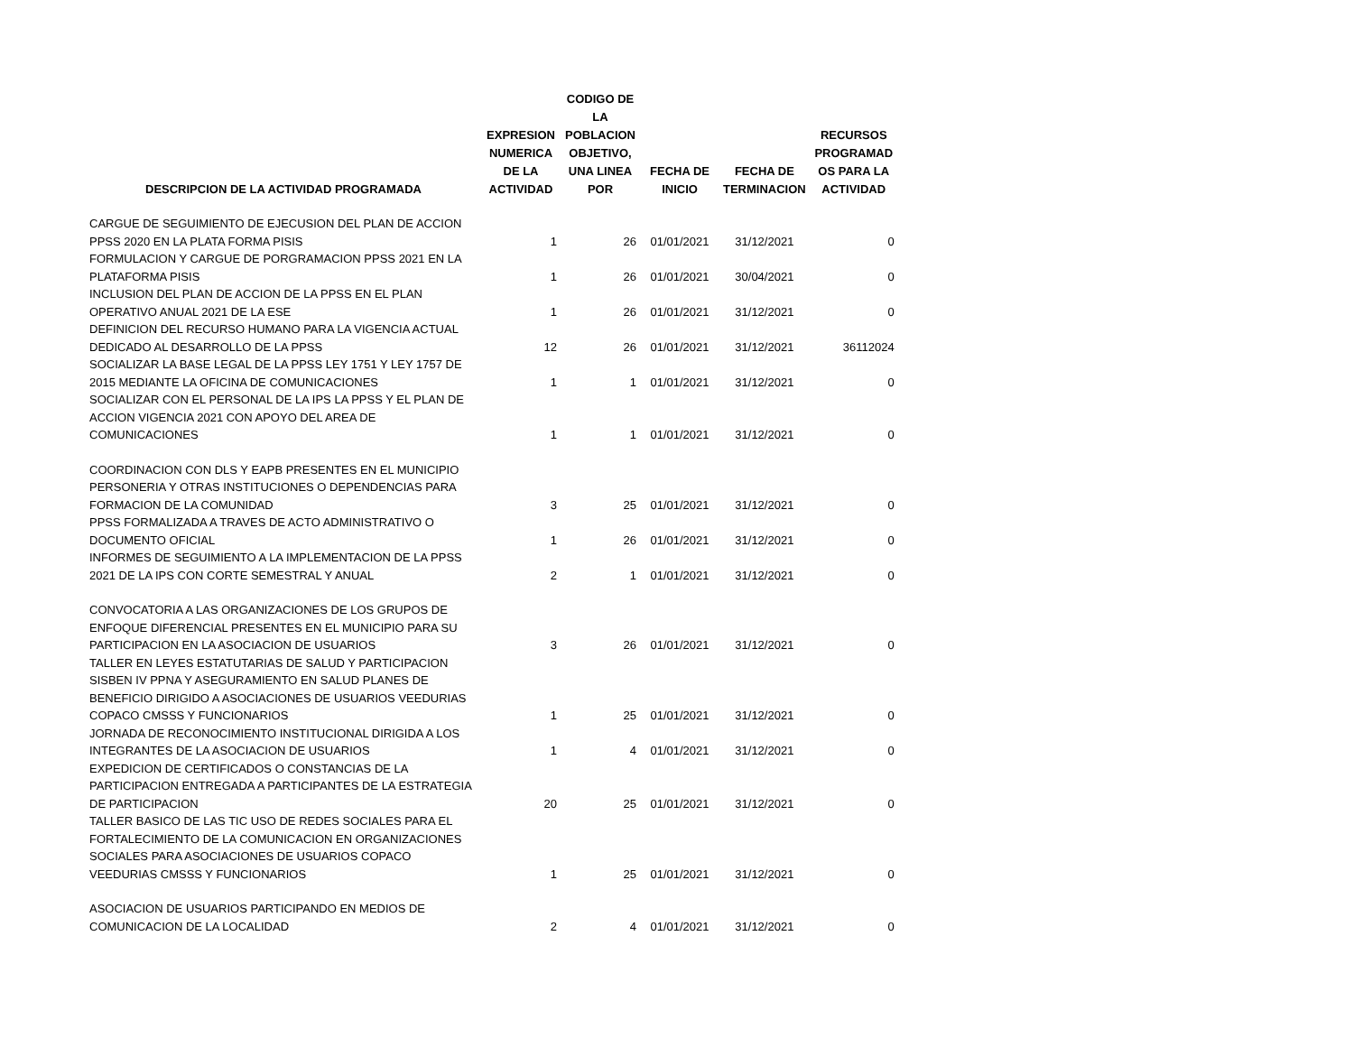| DESCRIPCION DE LA ACTIVIDAD PROGRAMADA | EXPRESION NUMERICA DE LA ACTIVIDAD | CODIGO DE LA POBLACION OBJETIVO, UNA LINEA POR | FECHA DE INICIO | FECHA DE TERMINACION | RECURSOS PROGRAMAD OS PARA LA ACTIVIDAD |
| --- | --- | --- | --- | --- | --- |
| CARGUE DE SEGUIMIENTO DE EJECUSION DEL PLAN DE ACCION PPSS 2020 EN LA PLATA FORMA PISIS | 1 | 26 | 01/01/2021 | 31/12/2021 | 0 |
| FORMULACION Y CARGUE DE PORGRAMACION PPSS 2021 EN LA PLATAFORMA PISIS | 1 | 26 | 01/01/2021 | 30/04/2021 | 0 |
| INCLUSION DEL PLAN DE ACCION DE LA PPSS EN EL PLAN OPERATIVO ANUAL 2021 DE LA ESE | 1 | 26 | 01/01/2021 | 31/12/2021 | 0 |
| DEFINICION DEL RECURSO HUMANO PARA LA VIGENCIA ACTUAL DEDICADO AL DESARROLLO DE LA PPSS | 12 | 26 | 01/01/2021 | 31/12/2021 | 36112024 |
| SOCIALIZAR LA BASE LEGAL DE LA PPSS LEY 1751 Y LEY 1757 DE 2015 MEDIANTE LA OFICINA DE COMUNICACIONES | 1 | 1 | 01/01/2021 | 31/12/2021 | 0 |
| SOCIALIZAR CON EL PERSONAL DE LA IPS LA PPSS Y EL PLAN DE ACCION VIGENCIA 2021 CON APOYO DEL AREA DE COMUNICACIONES | 1 | 1 | 01/01/2021 | 31/12/2021 | 0 |
| COORDINACION CON DLS Y EAPB PRESENTES EN EL MUNICIPIO PERSONERIA Y OTRAS INSTITUCIONES O DEPENDENCIAS PARA FORMACION DE LA COMUNIDAD | 3 | 25 | 01/01/2021 | 31/12/2021 | 0 |
| PPSS FORMALIZADA A TRAVES DE ACTO ADMINISTRATIVO O DOCUMENTO OFICIAL | 1 | 26 | 01/01/2021 | 31/12/2021 | 0 |
| INFORMES DE SEGUIMIENTO A LA IMPLEMENTACION DE LA PPSS 2021 DE LA IPS CON CORTE SEMESTRAL Y ANUAL | 2 | 1 | 01/01/2021 | 31/12/2021 | 0 |
| CONVOCATORIA A LAS ORGANIZACIONES DE LOS GRUPOS DE ENFOQUE DIFERENCIAL PRESENTES EN EL MUNICIPIO PARA SU PARTICIPACION EN LA ASOCIACION DE USUARIOS | 3 | 26 | 01/01/2021 | 31/12/2021 | 0 |
| TALLER EN LEYES ESTATUTARIAS DE SALUD Y PARTICIPACION SISBEN IV PPNA Y ASEGURAMIENTO EN SALUD PLANES DE BENEFICIO DIRIGIDO A ASOCIACIONES DE USUARIOS VEEDURIAS COPACO CMSSS Y FUNCIONARIOS | 1 | 25 | 01/01/2021 | 31/12/2021 | 0 |
| JORNADA DE RECONOCIMIENTO INSTITUCIONAL DIRIGIDA A LOS INTEGRANTES DE LA ASOCIACION DE USUARIOS | 1 | 4 | 01/01/2021 | 31/12/2021 | 0 |
| EXPEDICION DE CERTIFICADOS O CONSTANCIAS DE LA PARTICIPACION ENTREGADA A PARTICIPANTES DE LA ESTRATEGIA DE PARTICIPACION | 20 | 25 | 01/01/2021 | 31/12/2021 | 0 |
| TALLER BASICO DE LAS TIC USO DE REDES SOCIALES PARA EL FORTALECIMIENTO DE LA COMUNICACION EN ORGANIZACIONES SOCIALES PARA ASOCIACIONES DE USUARIOS COPACO VEEDURIAS CMSSS Y FUNCIONARIOS | 1 | 25 | 01/01/2021 | 31/12/2021 | 0 |
| ASOCIACION DE USUARIOS PARTICIPANDO EN MEDIOS DE COMUNICACION DE LA LOCALIDAD | 2 | 4 | 01/01/2021 | 31/12/2021 | 0 |